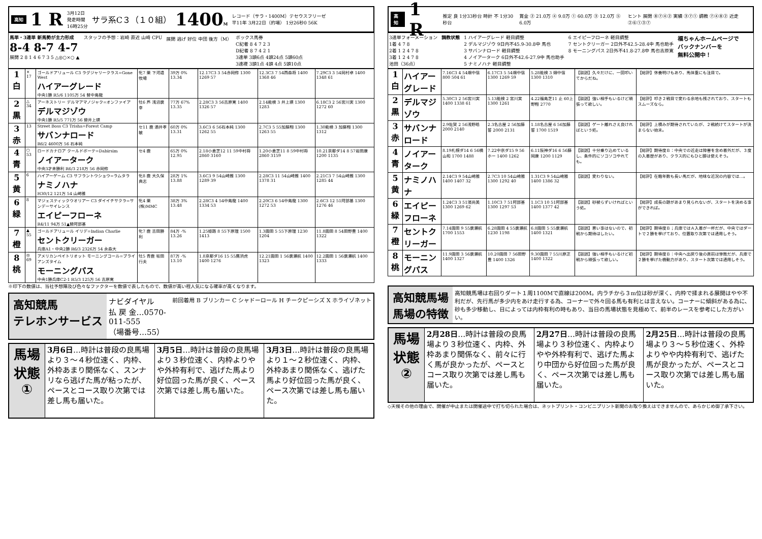高知 1 R 3月12日
発走時間
16時25分 サラ系C３（１０組） 1400M レコード（サラ・1400M）テセウスフリーゼ
平11年 3月22日（的場） 1分26秒0 56K
馬単・3連単 新馬勢が主力形成
8-4 8-7 4-7
展開 2 8 1 4 6 7 3 5 △◎○×○ ▲
スタッフの予想：岩崎 直近 山崎 CPU 展開 逃げ 好位 中団 後方（M） ボックス馬券
C記者 8 4 7 2 3
D記者 8 7 4 2 1
3連単 3頭6点 4頭24点 5頭60点
3連複 3頭1点 4頭 4点 5頭10点
| 1 白 | × 17 | ゴールドアリュール C3 ラグジャリークラス=Gone West ハイアーグレード 中央1勝 R5/6 1105万 54 替中島龍 | 牝7 栗 下河邉牧場 | 39万 0% 13.34 | 12.17C3 3 54赤岡修 1300 1269 57 | 12.3C3 7 54西森将 1400 1368 46 | 7.29C3 3 54岡村卓 1400 1348 61 |
| 2 黒 | △ 34 | アーネストリー デルマアマノジャク=オンファイア デルマジゾウ 中央1勝 R5/5 771万 56 替井上瑛 | 牡6 芦 浅沼廣幸 | 77万 67% 13.35 | 2.28C3 3 56吉原寛 1400 1326 57 | 2.14能検 3 井上瑛 1300 1283 | 6.18C3 2 56宮川実 1300 1272 60 |
| 3 赤 | 13 | Street Boss C3 Trisha=Forest Camp サバンナロード R6/2 4600万 56 石本純 | セ11 鹿 酒井孝敏 | 60万 0% 13.31 | 3.6C3 6 56石本純 1300 1262 55 | 2.7C3 5 55加藤翔 1300 1263 55 | 1.30能検 3 加藤翔 1300 1312 |
| 4 青 | ○ 53 | ロードカナロア クールドボーテ=Dabirsim ノイアーターク 中央3才未勝利 R6/3 218万 56 赤岡修 | セ4 鹿 | 65万 0% 12.95 | 2.18小倉芝12 11 59中村将 2860 3160 | 1.20小倉芝11 8 59中村将 2860 3159 | 10.21京都ダ14 8 57岩田康 1200 1135 |
| 5 黄 | 6 | ハイアーゲーム C3 サフラントウショウ=ラムタラ ナミノハナ H30/12 121万 54 山崎雅 | 牝8 鹿 大久保典志 | 28万 1% 13.88 | 3.6C3 9 54山崎雅 1300 1289 39 | 2.28C3 11 54山崎雅 1400 1378 31 | 2.21C3 7 54山崎雅 1300 1285 44 |
| 6 緑 | 8 | マジェスティックウオリアー C3 ダイイチサクラ=サンデーサイレンス エイピーフローネ R4/11 94万 51▲替阿部基 | 牝4 栗 (株)MMC | 38万 3% 13.48 | 2.28C3 4 54中島龍 1400 1334 53 | 2.20C3 6 54中島龍 1300 1272 53 | 2.6C3 12 51阿部基 1300 1276 46 |
| 7 橙 | ▲ 55 | ゴールドアリュール イリデ=Indian Charlie セントクリーガー 兵庫A1・中央2勝 R6/3 2326万 54 永森大 | 牝7 鹿 吉田勝利 | 84万 -% 13.26 | 1.25姫路 8 55下原理 1500 1413 | 1.3園田 5 55下原理 1230 1204 | 11.8園田 8 54田野豊 1400 1322 |
| 8 桃 | ◎ 69 | アメリカンペイトリオット モーニングコール=ブライアンズタイム モーニングパス 中央1勝兵庫C2-1 R5/3 125万 56 吉原寛 | 牡5 青鹿 坂田行夫 | 87万 -% 13.10 | 1.8京都ダ16 15 55鷹須虎 1400 1276 | 12.21園田 1 56廣瀬航 1400 1323 | 12.2園田 1 56廣瀬航 1400 1333 |
※印下の数値は、当社予想陣及び色々なファクターを数値で表したもので、数値が高い程人気になる確率が高くなります。
高知競馬
テレホンサービス
ナビダイヤル
払 戻 金…0570-011-555
（場番号…55）
前回着用 B ブリンカー C シャドーロール H チークピーシズ X ホライゾネット
馬場状態①
3月6日…時計は普段の良馬場より３～４秒位速く、内枠、外枠あまり関係なく、スンナリなら逃げた馬が粘ったが、ペースとコース取り次第では差し馬も届いた。
3月5日…時計は普段の良馬場より３秒位速く、内枠よりやや外枠有利で、逃げた馬より好位回った馬が良く、ペース次第では差し馬も届いた。
3月3日…時計は普段の良馬場より１～２秒位速く、内枠、外枠あまり関係なく、逃げた馬より好位回った馬が良く、ペース次第では差し馬も届いた。
高知 1 R 推定 良 1分33秒台 時計 不 1分30秒台 賞金 ② 21.0万 ④ 9.0万 ① 60.0万 ③ 12.0万 ⑤ 6.0万 ヒント 展開 ⑧⑦④② 実績 ③⑦① 調教 ⑦④⑧② 近走 ②⑥①③⑦
3連単フォーメーション
1着 4 7 8
2着 1 2 4 7 8
3着 1 2 4 7 8
池田（36点）
調教状態 1 ハイアーグレード 軽目調整
2 デルマジゾウ 9日内不45.9-30.8中 馬也
3 サバンナロード 軽目調整
4 ノイアーターク 6日外不42.6-27.9中 馬也助手
5 ナミノハナ 軽目調整
6 エイピーフローネ 軽目調整
7 セントクリーガー 2日外不42.5-28.4中 馬也助手
8 モーニングパス 2日外不41.8-27.8中 馬也吉原寛
福ちゃんホームページで
バックナンバーを
無料公開中！
| 1 白 | ハイアーグレード | 7.16C3 4 54畑中信 800 504 61 | 6.17C3 5 54畑中信 1300 1269 59 | 5.28能検 3 畑中信 1300 1310 | 【談話】久々だけに、一回叩いてからだね。 | 【総評】休養明けもあり、馬体重にも注目で。 |
| 2 黒 | デルマジゾウ | 5.30C3 2 56宮川実 1400 1338 61 | 5.13能検 2 宮川実 1300 1261 | 4.22福島芝11 止 60上野翔 2770 | 【談話】強い相手もいるけど頑張って欲しい。 | 【総評】叩き２戦目で変わる余地も残されており、スタートもスムーズなら。 |
| 3 赤 | サバンナロード | 2.9佐賀 2 56浅野皓 2000 2140 | 2.3名古屋 2 56加藤誓 2000 2131 | 1.18名古屋 6 56加藤誓 1700 1519 | 【談話】ゲート離れさえ良ければという処。 | 【総評】上積みが期待されていたが、２戦続けてスタートが決まらない始末。 |
| 4 青 | ノイアーターク | 8.19札幌ダ14 6 56横山和 1700 1488 | 7.22中京ダ15 9 56ホー 1400 1262 | 6.11阪神ダ16 6 56藤岡康 1200 1129 | 【談話】十分乗り込めているし、条件的にソコソコやれても。 | 【総評】期待度Ｂ：中央での近走は障害を含め着外だが、３度の入着歴があり、クラス的にもひと脚は使えそう。 |
| 5 黄 | ナミノハナ | 2.14C3 9 54山崎雅 1400 1407 32 | 2.7C3 10 54山崎雅 1300 1292 40 | 1.31C3 9 54山崎雅 1400 1386 32 | 【談話】変わりない。 | 【総評】在籍年数も長い馬だが、地味な近況の内容では…。 |
| 6 緑 | エイピーフローネ | 1.24C3 3 51濱尚美 1300 1269 62 | 1.10C3 7 51阿部基 1300 1297 53 | 1.1C3 10 51阿部基 1400 1377 42 | 【談話】砂被らずいければという処。 | 【総評】成長の跡があまり見られないが、スタートを決める事ができれば。 |
| 7 橙 | セントクリーガー | 7.14園田 9 55廣瀬航 1700 1553 | 6.28園田 4 55廣瀬航 1230 1198 | 6.8園田 5 55廣瀬航 1400 1321 | 【談話】悪い事はないので、初戦から期待はしたい。 | 【総評】期待度Ｂ；兵庫ではＡ入着が一杯だが、中央ではダートで２勝を挙げており、位置取り次第では通用しそう。 |
| 8 桃 | モーニングパス | 11.9園田 3 56廣瀬航 1400 1327 | 10.20園田 7 56田野豊 1400 1326 | 9.30園田 7 55川原正 1400 1322 | 【談話】強い相手もいるけど初戦から頑張って欲しい。 | 【総評】期待度Ｂ：中央へ出戻り後の直前は惨敗だが、兵庫で２勝を挙げた機動力があり、スタート次第では通用しそう。 |
高知競馬場
馬場の特徴
高知競馬場は右回りダート１周1100Mで直線は200M。内ラチから３m位は砂が深く、内枠で揉まれる展開はやや不利だが、先行馬が多少内をあけ走行する為、コーナーで外々回る馬も有利とは言えない。コーナーに傾斜がある為に、砂も多少移動し、日によっては内枠有利の時もあり、当日の馬場状態を見極めて、前半のレースを参考にした方がいい。
馬場状態②
2月28日…時計は普段の良馬場より３秒位速く、内枠、外枠あまり関係なく、前々に行く馬が良かったが、ペースとコース取り次第では差し馬も届いた。
2月27日…時計は普段の良馬場より３秒位速く、内枠よりやや外枠有利で、逃げた馬より中団から好位回った馬が良く、ペース次第では差し馬も届いた。
2月25日…時計は普段の良馬場より３～５秒位速く、外枠よりやや内枠有利で、逃げた馬が良かったが、ペースとコース取り次第では差し馬も届いた。
◇天候その他の理由で、開催が中止または開催途中で打ち切られた場合は、ネットプリント・コンビニプリント新聞のお取り換えはできませんので、あらかじめ御了承下さい。